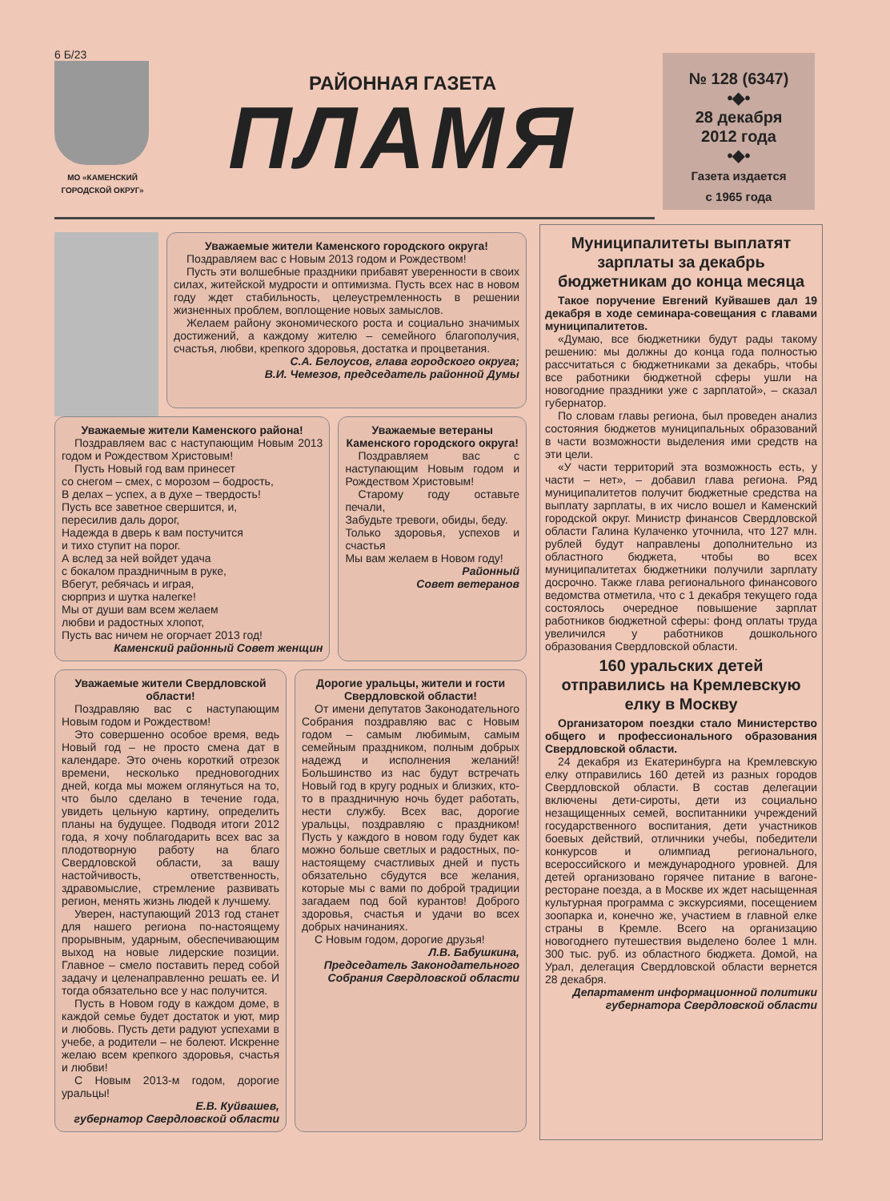6 Б/23
МО «КАМЕНСКИЙ ГОРОДСКОЙ ОКРУГ»
РАЙОННАЯ ГАЗЕТА
ПЛАМЯ
№ 128 (6347)
•◆•
28 декабря
2012 года
•◆•
Газета издается
с 1965 года
Уважаемые жители Каменского городского округа!
Поздравляем вас с Новым 2013 годом и Рождеством!
Пусть эти волшебные праздники прибавят уверенности в своих силах, житейской мудрости и оптимизма. Пусть всех нас в новом году ждет стабильность, целеустремленность в решении жизненных проблем, воплощение новых замыслов.
Желаем району экономического роста и социально значимых достижений, а каждому жителю – семейного благополучия, счастья, любви, крепкого здоровья, достатка и процветания.
С.А. Белоусов, глава городского округа;
В.И. Чемезов, председатель районной Думы
Уважаемые жители Каменского района!
Поздравляем вас с наступающим Новым 2013 годом и Рождеством Христовым!
Пусть Новый год вам принесет
со снегом – смех, с морозом – бодрость,
В делах – успех, а в духе – твердость!
Пусть все заветное свершится, и,
пересилив даль дорог,
Надежда в дверь к вам постучится
и тихо ступит на порог.
А вслед за ней войдет удача
с бокалом праздничным в руке,
Вбегут, ребячась и играя,
сюрприз и шутка налегке!
Мы от души вам всем желаем
любви и радостных хлопот,
Пусть вас ничем не огорчает 2013 год!
Каменский районный Совет женщин
Уважаемые ветераны Каменского городского округа!
Поздравляем вас с наступающим Новым годом и Рождеством Христовым!
Старому году оставьте печали,
Забудьте тревоги, обиды, беду.
Только здоровья, успехов и счастья
Мы вам желаем в Новом году!
Районный
Совет ветеранов
Уважаемые жители Свердловской области!
Поздравляю вас с наступающим Новым годом и Рождеством!
Это совершенно особое время, ведь Новый год – не просто смена дат в календаре. Это очень короткий отрезок времени, несколько предновогодних дней, когда мы можем оглянуться на то, что было сделано в течение года, увидеть цельную картину, определить планы на будущее. Подводя итоги 2012 года, я хочу поблагодарить всех вас за плодотворную работу на благо Свердловской области, за вашу настойчивость, ответственность, здравомыслие, стремление развивать регион, менять жизнь людей к лучшему.
Уверен, наступающий 2013 год станет для нашего региона по-настоящему прорывным, ударным, обеспечивающим выход на новые лидерские позиции. Главное – смело поставить перед собой задачу и целенаправленно решать ее. И тогда обязательно все у нас получится.
Пусть в Новом году в каждом доме, в каждой семье будет достаток и уют, мир и любовь. Пусть дети радуют успехами в учебе, а родители – не болеют. Искренне желаю всем крепкого здоровья, счастья и любви!
С Новым 2013-м годом, дорогие уральцы!
Е.В. Куйвашев,
губернатор Свердловской области
Дорогие уральцы, жители и гости Свердловской области!
От имени депутатов Законодательного Собрания поздравляю вас с Новым годом – самым любимым, самым семейным праздником, полным добрых надежд и исполнения желаний! Большинство из нас будут встречать Новый год в кругу родных и близких, кто-то в праздничную ночь будет работать, нести службу. Всех вас, дорогие уральцы, поздравляю с праздником! Пусть у каждого в новом году будет как можно больше светлых и радостных, по-настоящему счастливых дней и пусть обязательно сбудутся все желания, которые мы с вами по доброй традиции загадаем под бой курантов! Доброго здоровья, счастья и удачи во всех добрых начинаниях.
С Новым годом, дорогие друзья!
Л.В. Бабушкина,
Председатель Законодательного Собрания Свердловской области
Муниципалитеты выплатят зарплаты за декабрь бюджетникам до конца месяца
Такое поручение Евгений Куйвашев дал 19 декабря в ходе семинара-совещания с главами муниципалитетов.
«Думаю, все бюджетники будут рады такому решению: мы должны до конца года полностью рассчитаться с бюджетниками за декабрь, чтобы все работники бюджетной сферы ушли на новогодние праздники уже с зарплатой», – сказал губернатор.
По словам главы региона, был проведен анализ состояния бюджетов муниципальных образований в части возможности выделения ими средств на эти цели.
«У части территорий эта возможность есть, у части – нет», – добавил глава региона. Ряд муниципалитетов получит бюджетные средства на выплату зарплаты, в их число вошел и Каменский городской округ. Министр финансов Свердловской области Галина Кулаченко уточнила, что 127 млн. рублей будут направлены дополнительно из областного бюджета, чтобы во всех муниципалитетах бюджетники получили зарплату досрочно. Также глава регионального финансового ведомства отметила, что с 1 декабря текущего года состоялось очередное повышение зарплат работников бюджетной сферы: фонд оплаты труда увеличился у работников дошкольного образования Свердловской области.
160 уральских детей отправились на Кремлевскую елку в Москву
Организатором поездки стало Министерство общего и профессионального образования Свердловской области.
24 декабря из Екатеринбурга на Кремлевскую елку отправились 160 детей из разных городов Свердловской области. В состав делегации включены дети-сироты, дети из социально незащищенных семей, воспитанники учреждений государственного воспитания, дети участников боевых действий, отличники учебы, победители конкурсов и олимпиад регионального, всероссийского и международного уровней. Для детей организовано горячее питание в вагоне-ресторане поезда, а в Москве их ждет насыщенная культурная программа с экскурсиями, посещением зоопарка и, конечно же, участием в главной елке страны в Кремле. Всего на организацию новогоднего путешествия выделено более 1 млн. 300 тыс. руб. из областного бюджета. Домой, на Урал, делегация Свердловской области вернется 28 декабря.
Департамент информационной политики губернатора Свердловской области